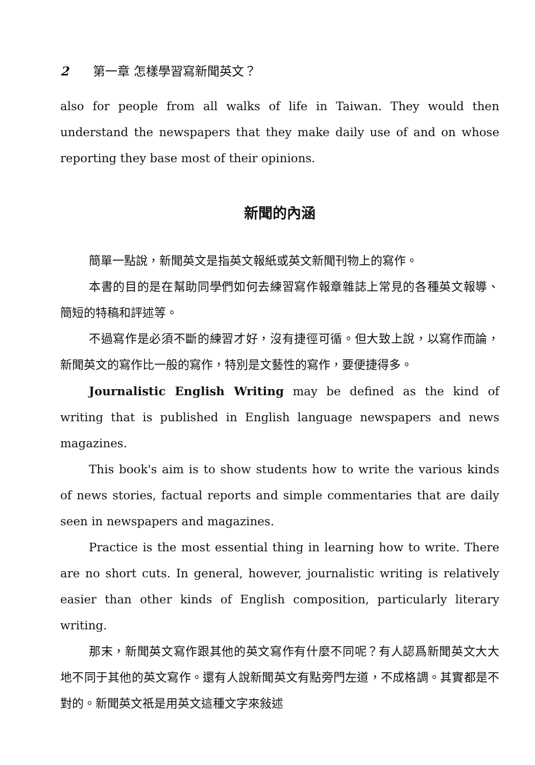2 第一章 怎樣學習寫新聞英文？
also for people from all walks of life in Taiwan. They would then understand the newspapers that they make daily use of and on whose reporting they base most of their opinions.
新聞的內涵
簡單一點說，新聞英文是指英文報紙或英文新聞刊物上的寫作。
本書的目的是在幫助同學們如何去練習寫作報章雜誌上常見的各種英文報導、簡短的特稿和評述等。
不過寫作是必須不斷的練習才好，沒有捷徑可循。但大致上說，以寫作而論，新聞英文的寫作比一般的寫作，特別是文藝性的寫作，要便捷得多。
Journalistic English Writing may be defined as the kind of writing that is published in English language newspapers and news magazines.
This book's aim is to show students how to write the various kinds of news stories, factual reports and simple commentaries that are daily seen in newspapers and magazines.
Practice is the most essential thing in learning how to write. There are no short cuts. In general, however, journalistic writing is relatively easier than other kinds of English composition, particularly literary writing.
那末，新聞英文寫作跟其他的英文寫作有什麼不同呢？有人認爲新聞英文大大地不同于其他的英文寫作。還有人說新聞英文有點旁門左道，不成格調。其實都是不對的。新聞英文祇是用英文這種文字來敍述